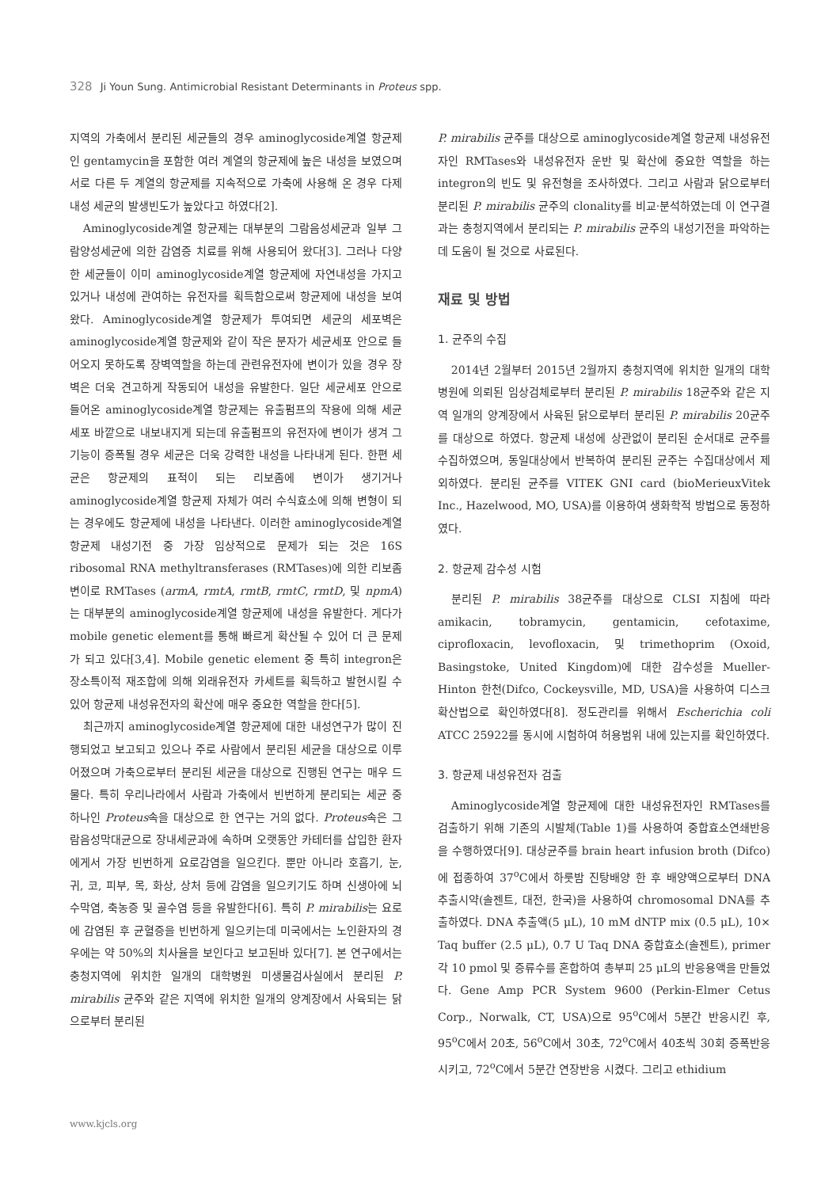328 Ji Youn Sung. Antimicrobial Resistant Determinants in Proteus spp.
지역의 가축에서 분리된 세균들의 경우 aminoglycoside계열 항균제인 gentamycin을 포함한 여러 계열의 항균제에 높은 내성을 보였으며 서로 다른 두 계열의 항균제를 지속적으로 가축에 사용해 온 경우 다제내성 세균의 발생빈도가 높았다고 하였다[2].
Aminoglycoside계열 항균제는 대부분의 그람음성세균과 일부 그람양성세균에 의한 감염증 치료를 위해 사용되어 왔다[3]. 그러나 다양한 세균들이 이미 aminoglycoside계열 항균제에 자연내성을 가지고 있거나 내성에 관여하는 유전자를 획득함으로써 항균제에 내성을 보여왔다. Aminoglycoside계열 항균제가 투여되면 세균의 세포벽은 aminoglycoside계열 항균제와 같이 작은 분자가 세균세포 안으로 들어오지 못하도록 장벽역할을 하는데 관련유전자에 변이가 있을 경우 장벽은 더욱 견고하게 작동되어 내성을 유발한다. 일단 세균세포 안으로 들어온 aminoglycoside계열 항균제는 유출펌프의 작용에 의해 세균세포 바깥으로 내보내지게 되는데 유출펌프의 유전자에 변이가 생겨 그 기능이 증폭될 경우 세균은 더욱 강력한 내성을 나타내게 된다. 한편 세균은 항균제의 표적이 되는 리보좀에 변이가 생기거나 aminoglycoside계열 항균제 자체가 여러 수식효소에 의해 변형이 되는 경우에도 항균제에 내성을 나타낸다. 이러한 aminoglycoside계열 항균제 내성기전 중 가장 임상적으로 문제가 되는 것은 16S ribosomal RNA methyltransferases (RMTases)에 의한 리보좀 변이로 RMTases (armA, rmtA, rmtB, rmtC, rmtD, 및 npmA)는 대부분의 aminoglycoside계열 항균제에 내성을 유발한다. 게다가 mobile genetic element를 통해 빠르게 확산될 수 있어 더 큰 문제가 되고 있다[3,4]. Mobile genetic element 중 특히 integron은 장소특이적 재조합에 의해 외래유전자 카세트를 획득하고 발현시킬 수 있어 항균제 내성유전자의 확산에 매우 중요한 역할을 한다[5].
최근까지 aminoglycoside계열 항균제에 대한 내성연구가 많이 진행되었고 보고되고 있으나 주로 사람에서 분리된 세균을 대상으로 이루어졌으며 가축으로부터 분리된 세균을 대상으로 진행된 연구는 매우 드물다. 특히 우리나라에서 사람과 가축에서 빈번하게 분리되는 세균 중 하나인 Proteus속을 대상으로 한 연구는 거의 없다. Proteus속은 그람음성막대균으로 장내세균과에 속하며 오랫동안 카테터를 삽입한 환자에게서 가장 빈번하게 요로감염을 일으킨다. 뿐만 아니라 호흡기, 눈, 귀, 코, 피부, 목, 화상, 상처 등에 감염을 일으키기도 하며 신생아에 뇌수막염, 축농증 및 골수염 등을 유발한다[6]. 특히 P. mirabilis는 요로에 감염된 후 균혈증을 빈번하게 일으키는데 미국에서는 노인환자의 경우에는 약 50%의 치사율을 보인다고 보고된바 있다[7]. 본 연구에서는 충청지역에 위치한 일개의 대학병원 미생물검사실에서 분리된 P. mirabilis 균주와 같은 지역에 위치한 일개의 양계장에서 사육되는 닭으로부터 분리된
P. mirabilis 균주를 대상으로 aminoglycoside계열 항균제 내성유전자인 RMTases와 내성유전자 운반 및 확산에 중요한 역할을 하는 integron의 빈도 및 유전형을 조사하였다. 그리고 사람과 닭으로부터 분리된 P. mirabilis 균주의 clonality를 비교·분석하였는데 이 연구결과는 충청지역에서 분리되는 P. mirabilis 균주의 내성기전을 파악하는데 도움이 될 것으로 사료된다.
재료 및 방법
1. 균주의 수집
2014년 2월부터 2015년 2월까지 충청지역에 위치한 일개의 대학병원에 의뢰된 임상검체로부터 분리된 P. mirabilis 18균주와 같은 지역 일개의 양계장에서 사육된 닭으로부터 분리된 P. mirabilis 20균주를 대상으로 하였다. 항균제 내성에 상관없이 분리된 순서대로 균주를 수집하였으며, 동일대상에서 반복하여 분리된 균주는 수집대상에서 제외하였다. 분리된 균주를 VITEK GNI card (bioMerieuxVitek Inc., Hazelwood, MO, USA)를 이용하여 생화학적 방법으로 동정하였다.
2. 항균제 감수성 시험
분리된 P. mirabilis 38균주를 대상으로 CLSI 지침에 따라 amikacin, tobramycin, gentamicin, cefotaxime, ciprofloxacin, levofloxacin, 및 trimethoprim (Oxoid, Basingstoke, United Kingdom)에 대한 감수성을 Mueller-Hinton 한천(Difco, Cockeysville, MD, USA)을 사용하여 디스크확산법으로 확인하였다[8]. 정도관리를 위해서 Escherichia coli ATCC 25922를 동시에 시험하여 허용범위 내에 있는지를 확인하였다.
3. 항균제 내성유전자 검출
Aminoglycoside계열 항균제에 대한 내성유전자인 RMTases를 검출하기 위해 기존의 시발체(Table 1)를 사용하여 중합효소연쇄반응을 수행하였다[9]. 대상균주를 brain heart infusion broth (Difco)에 접종하여 37<sup>o</sup>C에서 하룻밤 진탕배양 한 후 배양액으로부터 DNA 추출시약(솔젠트, 대전, 한국)을 사용하여 chromosomal DNA를 추출하였다. DNA 추출액(5 μL), 10 mM dNTP mix (0.5 μL), 10× Taq buffer (2.5 μL), 0.7 U Taq DNA 중합효소(솔젠트), primer 각 10 pmol 및 증류수를 혼합하여 총부피 25 μL의 반응용액을 만들었다. Gene Amp PCR System 9600 (Perkin-Elmer Cetus Corp., Norwalk, CT, USA)으로 95<sup>o</sup>C에서 5분간 반응시킨 후, 95<sup>o</sup>C에서 20초, 56<sup>o</sup>C에서 30초, 72<sup>o</sup>C에서 40초씩 30회 증폭반응 시키고, 72<sup>o</sup>C에서 5분간 연장반응 시켰다. 그리고 ethidium
www.kjcls.org